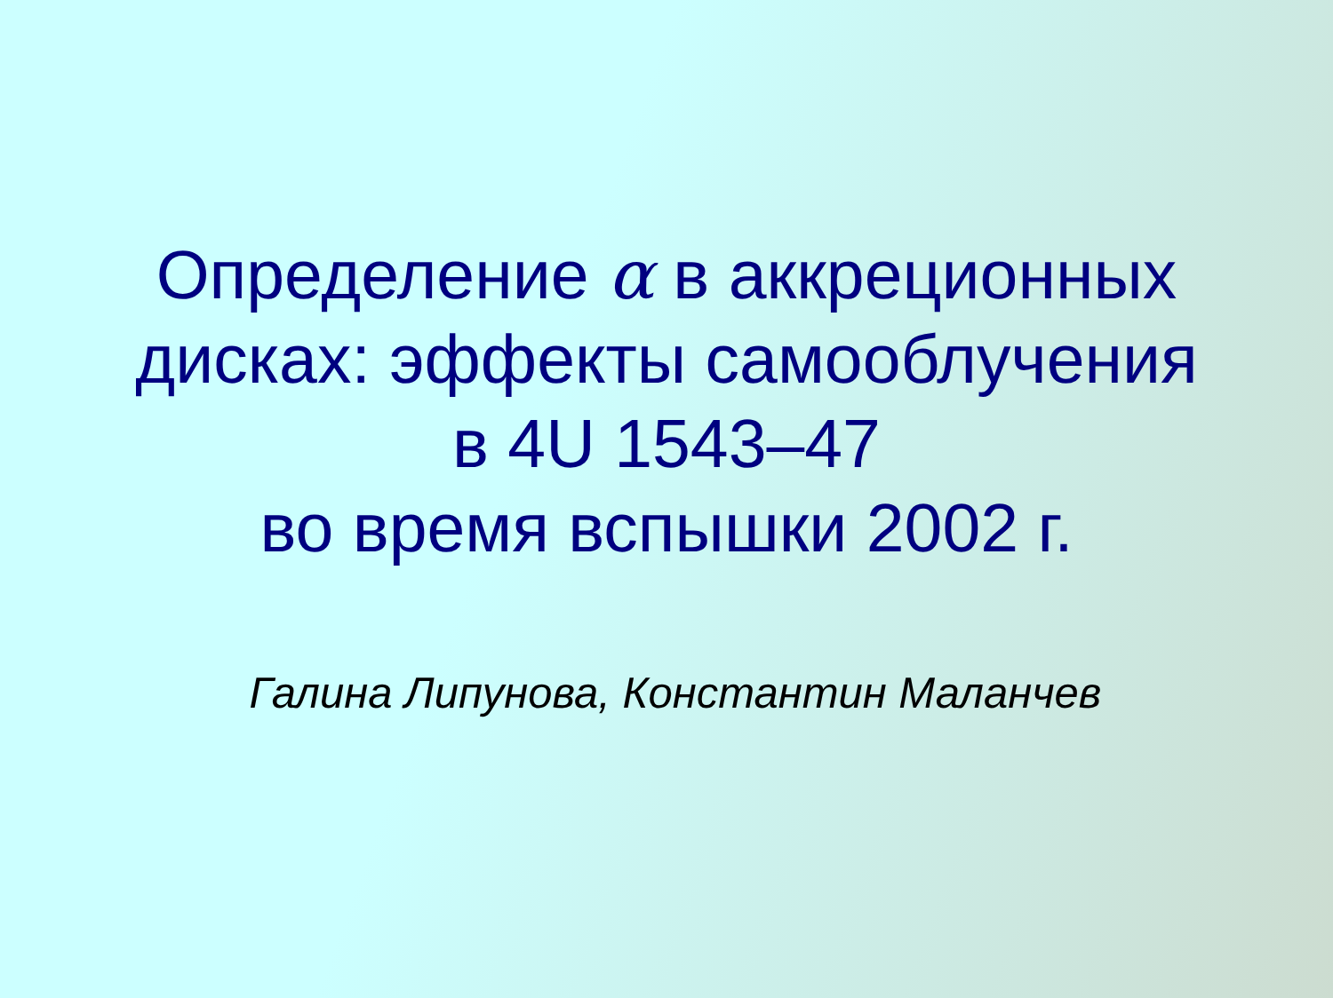Определение α в аккреционных
дисках: эффекты самооблучения
в 4U 1543–47
во время вспышки 2002 г.
Галина Липунова, Константин Маланчев